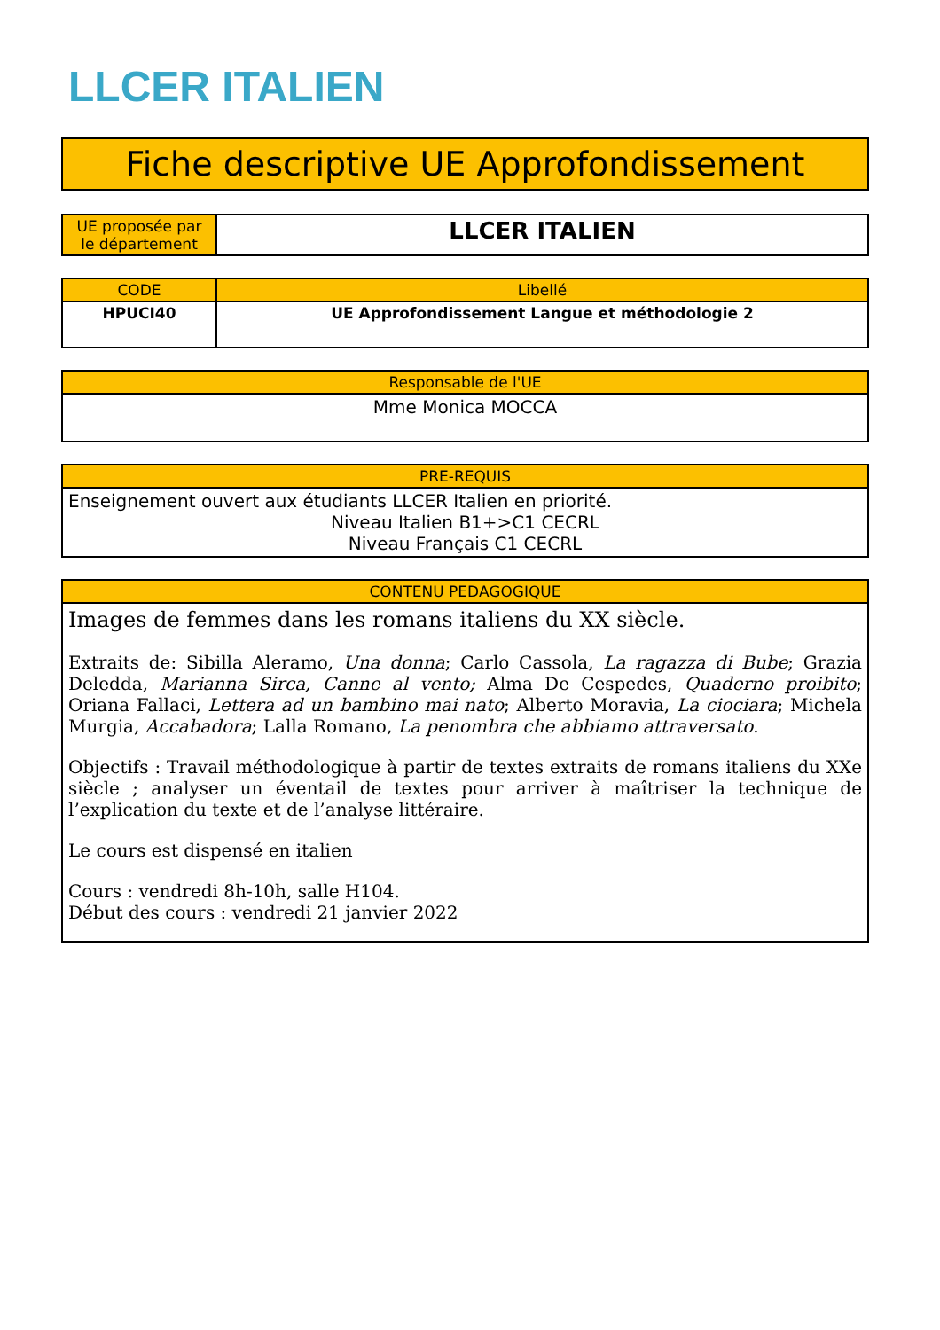LLCER ITALIEN
Fiche descriptive UE Approfondissement
| UE proposée par le département | LLCER ITALIEN |
| CODE | Libellé |
| --- | --- |
| HPUCI40 | UE Approfondissement Langue et méthodologie 2 |
| Responsable de l'UE |
| --- |
| Mme Monica MOCCA |
| PRE-REQUIS |
| --- |
| Enseignement ouvert aux étudiants LLCER Italien en priorité. Niveau Italien B1+>C1 CECRL Niveau Français C1 CECRL |
| CONTENU PEDAGOGIQUE |
| --- |
| Images de femmes dans les romans italiens du XX siècle. Extraits de: Sibilla Aleramo, Una donna ; Carlo Cassola, La ragazza di Bube ; Grazia Deledda, Marianna Sirca, Canne al vento; Alma De Cespedes, Quaderno proibito ; Oriana Fallaci, Lettera ad un bambino mai nato ; Alberto Moravia, La ciociara ; Michela Murgia, Accabadora ; Lalla Romano, La penombra che abbiamo attraversato . Objectifs : Travail méthodologique à partir de textes extraits de romans italiens du XXe siècle ; analyser un éventail de textes pour arriver à maîtriser la technique de l’explication du texte et de l’analyse littéraire. Le cours est dispensé en italien Cours : vendredi 8h-10h, salle H104. Début des cours : vendredi 21 janvier 2022 |